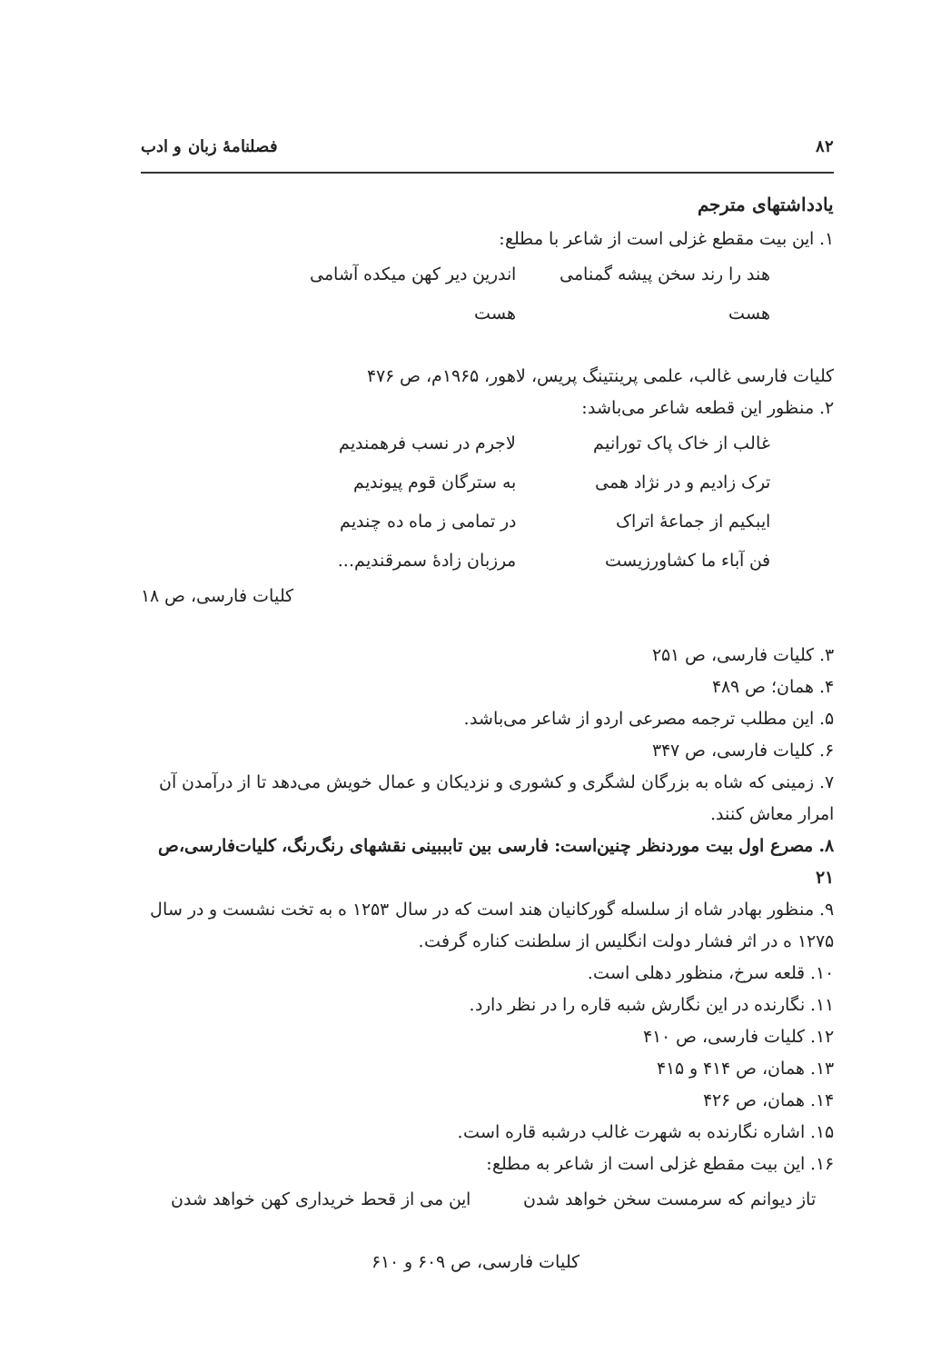۸۲ فصلنامهٔ زبان و ادب
یادداشتهای مترجم
۱. این بیت مقطع غزلی است از شاعر با مطلع:
هند را رند سخن پیشه گمنامی هست اندرین دیر کهن میکده آشامی هست
کلیات فارسی غالب، علمی پرینتینگ پریس، لاهور، ۱۹۶۵م، ص ۴۷۶
۲. منظور این قطعه شاعر می‌باشد:
غالب از خاک پاک تورانیم لاجرم در نسب فرهمندیم
ترک زادیم و در نژاد همی به سترگان قوم پیوندیم
ایبکیم از جماعهٔ اتراک در تمامی ز ماه ده چندیم
فن آباء ما کشاورزیست مرزبان زادهٔ سمرقندیم...
کلیات فارسی، ص ۱۸
۳. کلیات فارسی، ص ۲۵۱
۴. همان؛ ص ۴۸۹
۵. این مطلب ترجمه مصرعی اردو از شاعر می‌باشد.
۶. کلیات فارسی، ص ۳۴۷
۷. زمینی که شاه به بزرگان لشگری و کشوری و نزدیکان و عمال خویش می‌دهد تا از درآمدن آن امرار معاش کنند.
۸. مصرع اول بیت موردنظر چنین‌است: فارسی بین تابببینی نقشهای رنگ‌رنگ، کلیات‌فارسی،ص ۲۱
۹. منظور بهادر شاه از سلسله گورکانیان هند است که در سال ۱۲۵۳ ه به تخت نشست و در سال ۱۲۷۵ ه در اثر فشار دولت انگلیس از سلطنت کناره گرفت.
۱۰. قلعه سرخ، منظور دهلی است.
۱۱. نگارنده در این نگارش شبه قاره را در نظر دارد.
۱۲. کلیات فارسی، ص ۴۱۰
۱۳. همان، ص ۴۱۴ و ۴۱۵
۱۴. همان، ص ۴۲۶
۱۵. اشاره نگارنده به شهرت غالب درشبه قاره است.
۱۶. این بیت مقطع غزلی است از شاعر به مطلع:
تاز دیوانم که سرمست سخن خواهد شدن این می از قحط خریداری کهن خواهد شدن
کلیات فارسی، ص ۶۰۹ و ۶۱۰